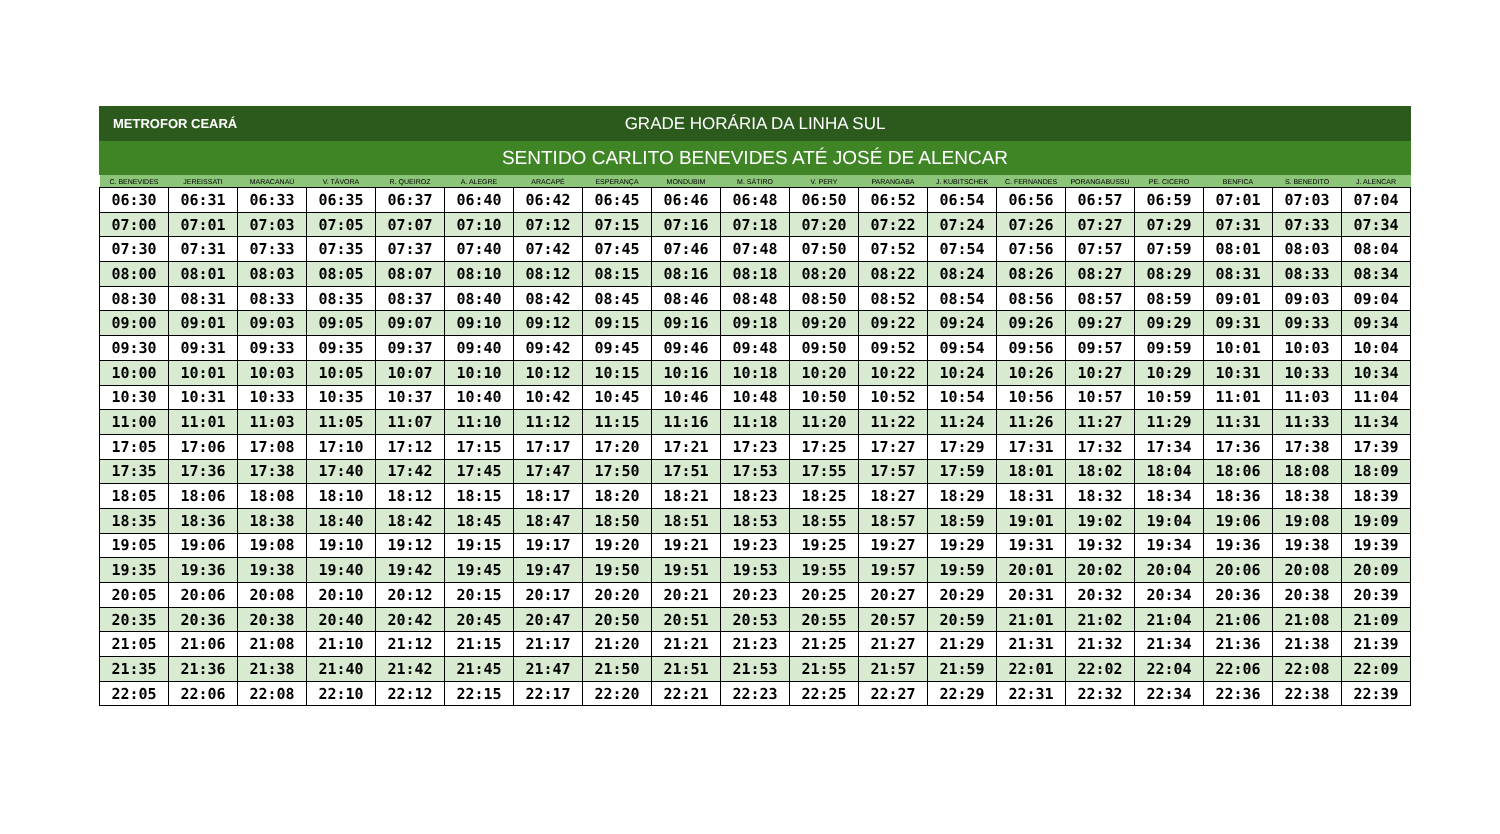METROFOR CEARÁ
GRADE HORÁRIA DA LINHA SUL
SENTIDO CARLITO BENEVIDES ATÉ JOSÉ DE ALENCAR
| C. BENEVIDES | JEREISSATI | MARACANAÚ | V. TÁVORA | R. QUEIROZ | A. ALEGRE | ARACAPÉ | ESPERANÇA | MONDUBIM | M. SÁTIRO | V. PERY | PARANGABA | J. KUBITSCHEK | C. FERNANDES | PORANGABUSSU | PE. CICERO | BENFICA | S. BENEDITO | J. ALENCAR |
| --- | --- | --- | --- | --- | --- | --- | --- | --- | --- | --- | --- | --- | --- | --- | --- | --- | --- | --- |
| 06:30 | 06:31 | 06:33 | 06:35 | 06:37 | 06:40 | 06:42 | 06:45 | 06:46 | 06:48 | 06:50 | 06:52 | 06:54 | 06:56 | 06:57 | 06:59 | 07:01 | 07:03 | 07:04 |
| 07:00 | 07:01 | 07:03 | 07:05 | 07:07 | 07:10 | 07:12 | 07:15 | 07:16 | 07:18 | 07:20 | 07:22 | 07:24 | 07:26 | 07:27 | 07:29 | 07:31 | 07:33 | 07:34 |
| 07:30 | 07:31 | 07:33 | 07:35 | 07:37 | 07:40 | 07:42 | 07:45 | 07:46 | 07:48 | 07:50 | 07:52 | 07:54 | 07:56 | 07:57 | 07:59 | 08:01 | 08:03 | 08:04 |
| 08:00 | 08:01 | 08:03 | 08:05 | 08:07 | 08:10 | 08:12 | 08:15 | 08:16 | 08:18 | 08:20 | 08:22 | 08:24 | 08:26 | 08:27 | 08:29 | 08:31 | 08:33 | 08:34 |
| 08:30 | 08:31 | 08:33 | 08:35 | 08:37 | 08:40 | 08:42 | 08:45 | 08:46 | 08:48 | 08:50 | 08:52 | 08:54 | 08:56 | 08:57 | 08:59 | 09:01 | 09:03 | 09:04 |
| 09:00 | 09:01 | 09:03 | 09:05 | 09:07 | 09:10 | 09:12 | 09:15 | 09:16 | 09:18 | 09:20 | 09:22 | 09:24 | 09:26 | 09:27 | 09:29 | 09:31 | 09:33 | 09:34 |
| 09:30 | 09:31 | 09:33 | 09:35 | 09:37 | 09:40 | 09:42 | 09:45 | 09:46 | 09:48 | 09:50 | 09:52 | 09:54 | 09:56 | 09:57 | 09:59 | 10:01 | 10:03 | 10:04 |
| 10:00 | 10:01 | 10:03 | 10:05 | 10:07 | 10:10 | 10:12 | 10:15 | 10:16 | 10:18 | 10:20 | 10:22 | 10:24 | 10:26 | 10:27 | 10:29 | 10:31 | 10:33 | 10:34 |
| 10:30 | 10:31 | 10:33 | 10:35 | 10:37 | 10:40 | 10:42 | 10:45 | 10:46 | 10:48 | 10:50 | 10:52 | 10:54 | 10:56 | 10:57 | 10:59 | 11:01 | 11:03 | 11:04 |
| 11:00 | 11:01 | 11:03 | 11:05 | 11:07 | 11:10 | 11:12 | 11:15 | 11:16 | 11:18 | 11:20 | 11:22 | 11:24 | 11:26 | 11:27 | 11:29 | 11:31 | 11:33 | 11:34 |
| 17:05 | 17:06 | 17:08 | 17:10 | 17:12 | 17:15 | 17:17 | 17:20 | 17:21 | 17:23 | 17:25 | 17:27 | 17:29 | 17:31 | 17:32 | 17:34 | 17:36 | 17:38 | 17:39 |
| 17:35 | 17:36 | 17:38 | 17:40 | 17:42 | 17:45 | 17:47 | 17:50 | 17:51 | 17:53 | 17:55 | 17:57 | 17:59 | 18:01 | 18:02 | 18:04 | 18:06 | 18:08 | 18:09 |
| 18:05 | 18:06 | 18:08 | 18:10 | 18:12 | 18:15 | 18:17 | 18:20 | 18:21 | 18:23 | 18:25 | 18:27 | 18:29 | 18:31 | 18:32 | 18:34 | 18:36 | 18:38 | 18:39 |
| 18:35 | 18:36 | 18:38 | 18:40 | 18:42 | 18:45 | 18:47 | 18:50 | 18:51 | 18:53 | 18:55 | 18:57 | 18:59 | 19:01 | 19:02 | 19:04 | 19:06 | 19:08 | 19:09 |
| 19:05 | 19:06 | 19:08 | 19:10 | 19:12 | 19:15 | 19:17 | 19:20 | 19:21 | 19:23 | 19:25 | 19:27 | 19:29 | 19:31 | 19:32 | 19:34 | 19:36 | 19:38 | 19:39 |
| 19:35 | 19:36 | 19:38 | 19:40 | 19:42 | 19:45 | 19:47 | 19:50 | 19:51 | 19:53 | 19:55 | 19:57 | 19:59 | 20:01 | 20:02 | 20:04 | 20:06 | 20:08 | 20:09 |
| 20:05 | 20:06 | 20:08 | 20:10 | 20:12 | 20:15 | 20:17 | 20:20 | 20:21 | 20:23 | 20:25 | 20:27 | 20:29 | 20:31 | 20:32 | 20:34 | 20:36 | 20:38 | 20:39 |
| 20:35 | 20:36 | 20:38 | 20:40 | 20:42 | 20:45 | 20:47 | 20:50 | 20:51 | 20:53 | 20:55 | 20:57 | 20:59 | 21:01 | 21:02 | 21:04 | 21:06 | 21:08 | 21:09 |
| 21:05 | 21:06 | 21:08 | 21:10 | 21:12 | 21:15 | 21:17 | 21:20 | 21:21 | 21:23 | 21:25 | 21:27 | 21:29 | 21:31 | 21:32 | 21:34 | 21:36 | 21:38 | 21:39 |
| 21:35 | 21:36 | 21:38 | 21:40 | 21:42 | 21:45 | 21:47 | 21:50 | 21:51 | 21:53 | 21:55 | 21:57 | 21:59 | 22:01 | 22:02 | 22:04 | 22:06 | 22:08 | 22:09 |
| 22:05 | 22:06 | 22:08 | 22:10 | 22:12 | 22:15 | 22:17 | 22:20 | 22:21 | 22:23 | 22:25 | 22:27 | 22:29 | 22:31 | 22:32 | 22:34 | 22:36 | 22:38 | 22:39 |